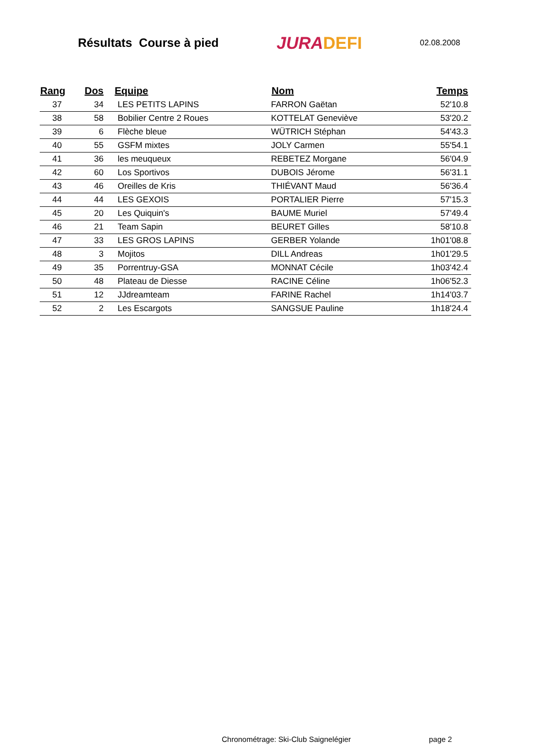Résultats Course à pied
JURADEFI
02.08.2008
| Rang | Dos | Equipe | Nom | Temps |
| --- | --- | --- | --- | --- |
| 37 | 34 | LES PETITS LAPINS | FARRON Gaëtan | 52'10.8 |
| 38 | 58 | Bobilier Centre 2 Roues | KOTTELAT Geneviève | 53'20.2 |
| 39 | 6 | Flèche bleue | WÜTRICH Stéphan | 54'43.3 |
| 40 | 55 | GSFM mixtes | JOLY Carmen | 55'54.1 |
| 41 | 36 | les meuqueux | REBETEZ Morgane | 56'04.9 |
| 42 | 60 | Los Sportivos | DUBOIS Jérome | 56'31.1 |
| 43 | 46 | Oreilles de Kris | THIÉVANT Maud | 56'36.4 |
| 44 | 44 | LES GEXOIS | PORTALIER Pierre | 57'15.3 |
| 45 | 20 | Les Quiquin's | BAUME Muriel | 57'49.4 |
| 46 | 21 | Team Sapin | BEURET Gilles | 58'10.8 |
| 47 | 33 | LES GROS LAPINS | GERBER Yolande | 1h01'08.8 |
| 48 | 3 | Mojitos | DILL Andreas | 1h01'29.5 |
| 49 | 35 | Porrentruy-GSA | MONNAT Cécile | 1h03'42.4 |
| 50 | 48 | Plateau de Diesse | RACINE Céline | 1h06'52.3 |
| 51 | 12 | JJdreamteam | FARINE Rachel | 1h14'03.7 |
| 52 | 2 | Les Escargots | SANGSUE Pauline | 1h18'24.4 |
Chronométrage: Ski-Club Saignelégier
page 2